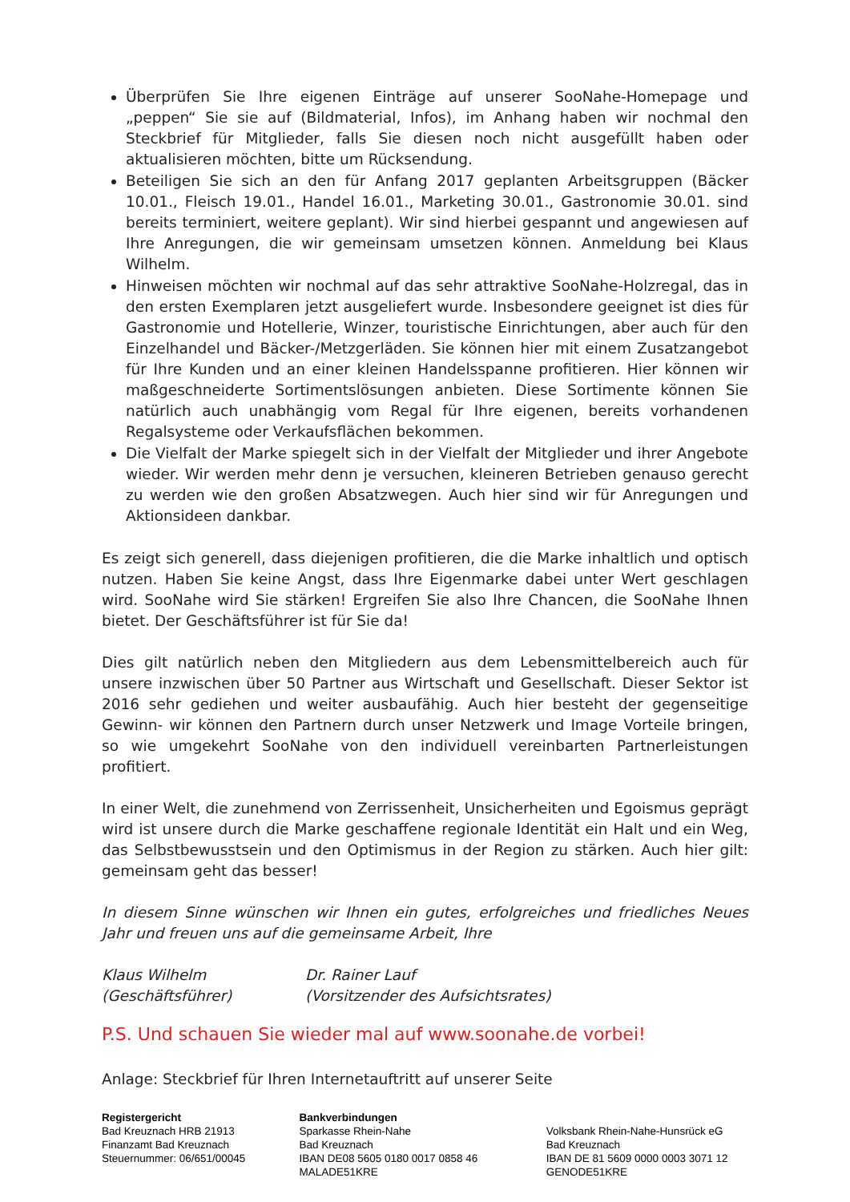Überprüfen Sie Ihre eigenen Einträge auf unserer SooNahe-Homepage und „peppen“ Sie sie auf (Bildmaterial, Infos), im Anhang haben wir nochmal den Steckbrief für Mitglieder, falls Sie diesen noch nicht ausgefüllt haben oder aktualisieren möchten, bitte um Rücksendung.
Beteiligen Sie sich an den für Anfang 2017 geplanten Arbeitsgruppen (Bäcker 10.01., Fleisch 19.01., Handel 16.01., Marketing 30.01., Gastronomie 30.01. sind bereits terminiert, weitere geplant). Wir sind hierbei gespannt und angewiesen auf Ihre Anregungen, die wir gemeinsam umsetzen können. Anmeldung bei Klaus Wilhelm.
Hinweisen möchten wir nochmal auf das sehr attraktive SooNahe-Holzregal, das in den ersten Exemplaren jetzt ausgeliefert wurde. Insbesondere geeignet ist dies für Gastronomie und Hotellerie, Winzer, touristische Einrichtungen, aber auch für den Einzelhandel und Bäcker-/Metzgerläden. Sie können hier mit einem Zusatzangebot für Ihre Kunden und an einer kleinen Handelsspanne profitieren. Hier können wir maßgeschneiderte Sortimentslösungen anbieten. Diese Sortimente können Sie natürlich auch unabhängig vom Regal für Ihre eigenen, bereits vorhandenen Regalsysteme oder Verkaufsflächen bekommen.
Die Vielfalt der Marke spiegelt sich in der Vielfalt der Mitglieder und ihrer Angebote wieder. Wir werden mehr denn je versuchen, kleineren Betrieben genauso gerecht zu werden wie den großen Absatzwegen. Auch hier sind wir für Anregungen und Aktionsideen dankbar.
Es zeigt sich generell, dass diejenigen profitieren, die die Marke inhaltlich und optisch nutzen. Haben Sie keine Angst, dass Ihre Eigenmarke dabei unter Wert geschlagen wird. SooNahe wird Sie stärken! Ergreifen Sie also Ihre Chancen, die SooNahe Ihnen bietet. Der Geschäftsführer ist für Sie da!
Dies gilt natürlich neben den Mitgliedern aus dem Lebensmittelbereich auch für unsere inzwischen über 50 Partner aus Wirtschaft und Gesellschaft. Dieser Sektor ist 2016 sehr gediehen und weiter ausbaufähig. Auch hier besteht der gegenseitige Gewinn- wir können den Partnern durch unser Netzwerk und Image Vorteile bringen, so wie umgekehrt SooNahe von den individuell vereinbarten Partnerleistungen profitiert.
In einer Welt, die zunehmend von Zerrissenheit, Unsicherheiten und Egoismus geprägt wird ist unsere durch die Marke geschaffene regionale Identität ein Halt und ein Weg, das Selbstbewusstsein und den Optimismus in der Region zu stärken. Auch hier gilt: gemeinsam geht das besser!
In diesem Sinne wünschen wir Ihnen ein gutes, erfolgreiches und friedliches Neues Jahr und freuen uns auf die gemeinsame Arbeit, Ihre
Klaus Wilhelm
(Geschäftsführer)
Dr. Rainer Lauf
(Vorsitzender des Aufsichtsrates)
P.S. Und schauen Sie wieder mal auf www.soonahe.de vorbei!
Anlage: Steckbrief für Ihren Internetauftritt auf unserer Seite
Registergericht
Bad Kreuznach HRB 21913
Finanzamt Bad Kreuznach
Steuernummer: 06/651/00045
Bankverbindungen
Sparkasse Rhein-Nahe
Bad Kreuznach
IBAN DE08 5605 0180 0017 0858 46
MALADE51KRE
Volksbank Rhein-Nahe-Hunsrück eG
Bad Kreuznach
IBAN DE 81 5609 0000 0003 3071 12
GENODE51KRE